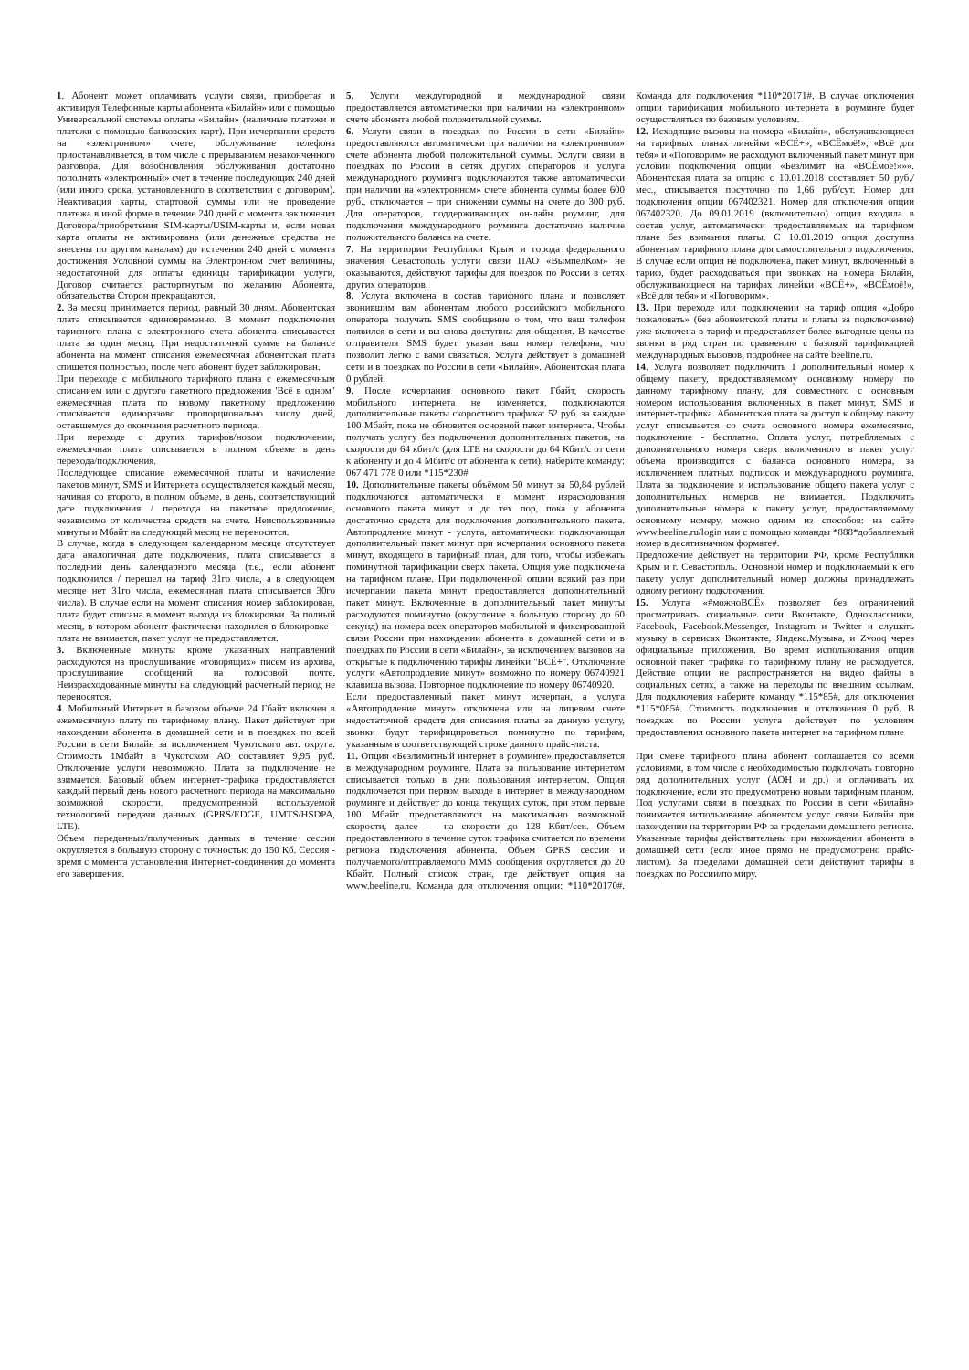1. Абонент может оплачивать услуги связи, приобретая и активируя Телефонные карты абонента «Билайн» или с помощью Универсальной системы оплаты «Билайн» (наличные платежи и платежи с помощью банковских карт). При исчерпании средств на «электронном» счете, обслуживание телефона приостанавливается, в том числе с прерыванием незаконченного разговора. Для возобновления обслуживания достаточно пополнить «электронный» счет в течение последующих 240 дней (или иного срока, установленного в соответствии с договором). Неактивация карты, стартовой суммы или не проведение платежа в иной форме в течение 240 дней с момента заключения Договора/приобретения SIM-карты/USIM-карты и, если новая карта оплаты не активирована (или денежные средства не внесены по другим каналам) до истечения 240 дней с момента достижения Условной суммы на Электронном счет величины, недостаточной для оплаты единицы тарификации услуги, Договор считается расторгнутым по желанию Абонента, обязательства Сторон прекращаются.
2. За месяц принимается период, равный 30 дням. Абонентская плата списывается единовременно. В момент подключения тарифного плана с электронного счета абонента списывается плата за один месяц. При недостаточной сумме на балансе абонента на момент списания ежемесячная абонентская плата спишется полностью, после чего абонент будет заблокирован.
При переходе с мобильного тарифного плана с ежемесячным списанием или с другого пакетного предложения 'Всё в одном" ежемесячная плата по новому пакетному предложению списывается единоразово пропорционально числу дней, оставшемуся до окончания расчетного периода.
При переходе с других тарифов/новом подключении, ежемесячная плата списывается в полном объеме в день перехода/подключения.
Последующее списание ежемесячной платы и начисление пакетов минут, SMS и Интернета осуществляется каждый месяц, начиная со второго, в полном объеме, в день, соответствующий дате подключения / перехода на пакетное предложение, независимо от количества средств на счете. Неиспользованные минуты и Мбайт на следующий месяц не переносятся.
В случае, когда в следующем календарном месяце отсутствует дата аналогичная дате подключения, плата списывается в последний день календарного месяца (т.е., если абонент подключился / перешел на тариф 31го числа, а в следующем месяце нет 31го числа, ежемесячная плата списывается 30го числа). В случае если на момент списания номер заблокирован, плата будет списана в момент выхода из блокировки. За полный месяц, в котором абонент фактически находился в блокировке - плата не взимается, пакет услуг не предоставляется.
3. Включенные минуты кроме указанных направлений расходуются на прослушивание «говорящих» писем из архива, прослушивание сообщений на голосовой почте. Неизрасходованные минуты на следующий расчетный период не переносятся.
4. Мобильный Интернет в базовом объеме 24 Гбайт включен в ежемесячную плату по тарифному плану. Пакет действует при нахождении абонента в домашней сети и в поездках по всей России в сети Билайн за исключением Чукотского авт. округа. Стоимость 1Мбайт в Чукотском АО составляет 9,95 руб. Отключение услуги невозможно. Плата за подключение не взимается. Базовый объем интернет-трафика предоставляется каждый первый день нового расчетного периода на максимально возможной скорости, предусмотренной используемой технологией передачи данных (GPRS/EDGE, UMTS/HSDPA, LTE).
Объем переданных/полученных данных в течение сессии округляется в большую сторону с точностью до 150 Кб. Сессия - время с момента установления Интернет-соединения до момента его завершения.
5. Услуги междугородной и международной связи предоставляется автоматически при наличии на «электронном» счете абонента любой положительной суммы.
6. Услуги связи в поездках по России в сети «Билайн» предоставляются автоматически при наличии на «электронном» счете абонента любой положительной суммы. Услуги связи в поездках по России в сетях других операторов и услуга международного роуминга подключаются также автоматически при наличии на «электронном» счете абонента суммы более 600 руб., отключается – при снижении суммы на счете до 300 руб. Для операторов, поддерживающих он-лайн роуминг, для подключения международного роуминга достаточно наличие положительного баланса на счете.
7. На территории Республики Крым и города федерального значения Севастополь услуги связи ПАО «ВымпелКом» не оказываются, действуют тарифы для поездок по России в сетях других операторов.
8. Услуга включена в состав тарифного плана и позволяет звонившим вам абонентам любого российского мобильного оператора получать SMS сообщение о том, что ваш телефон появился в сети и вы снова доступны для общения. В качестве отправителя SMS будет указан ваш номер телефона, что позволит легко с вами связаться. Услуга действует в домашней сети и в поездках по России в сети «Билайн». Абонентская плата 0 рублей.
9. После исчерпания основного пакет Гбайт, скорость мобильного интернета не изменяется, подключаются дополнительные пакеты скоростного трафика: 52 руб. за каждые 100 Мбайт, пока не обновится основной пакет интернета. Чтобы получать услугу без подключения дополнительных пакетов, на скорости до 64 кбит/с (для LTE на скорости до 64 Кбит/с от сети к абоненту и до 4 Мбит/с от абонента к сети), наберите команду: 067 471 778 0 или *115*230#
10. Дополнительные пакеты объёмом 50 минут за 50,84 рублей подключаются автоматически в момент израсходования основного пакета минут и до тех пор, пока у абонента достаточно средств для подключения дополнительного пакета. Автопродление минут - услуга, автоматически подключающая дополнительный пакет минут при исчерпании основного пакета минут, входящего в тарифный план, для того, чтобы избежать поминутной тарификации сверх пакета. Опция уже подключена на тарифном плане. При подключенной опции всякий раз при исчерпании пакета минут предоставляется дополнительный пакет минут. Включенные в дополнительный пакет минуты расходуются поминутно (округление в большую сторону до 60 секунд) на номера всех операторов мобильной и фиксированной связи России при нахождении абонента в домашней сети и в поездках по России в сети «Билайн», за исключением вызовов на открытые к подключению тарифы линейки "ВСЁ+". Отключение услуги «Автопродление минут» возможно по номеру 06740921 клавиша вызова. Повторное подключение по номеру 06740920.
Если предоставленный пакет минут исчерпан, а услуга «Автопродление минут» отключена или на лицевом счете недостаточной средств для списания платы за данную услугу, звонки будут тарифицироваться поминутно по тарифам, указанным в соответствующей строке данного прайс-листа.
11. Опция «Безлимитный интернет в роуминге» предоставляется в международном роуминге. Плата за пользование интернетом списывается только в дни пользования интернетом. Опция подключается при первом выходе в интернет в международном роуминге и действует до конца текущих суток, при этом первые 100 Мбайт предоставляются на максимально возможной скорости, далее — на скорости до 128 Кбит/сек. Объем предоставленного в течение суток трафика считается по времени региона подключения абонента. Объем GPRS сессии и получаемого/отправляемого MMS сообщения округляется до 20 Кбайт. Полный список стран, где действует опция на www.beeline.ru. Команда для отключения опции: *110*20170#. Команда для подключения *110*20171#. В случае отключения опции тарификация мобильного интернета в роуминге будет осуществляться по базовым условиям.
12. Исходящие вызовы на номера «Билайн», обслуживающиеся на тарифных планах линейки «ВСЁ+», «ВСЁмоё!», «Всё для тебя» и «Поговорим» не расходуют включенный пакет минут при условии подключения опции «Безлимит на «ВСЁмоё!»»». Абонентская плата за опцию с 10.01.2018 составляет 50 руб./мес., списывается посуточно по 1,66 руб/сут. Номер для подключения опции 067402321. Номер для отключения опции 067402320. До 09.01.2019 (включительно) опция входила в состав услуг, автоматически предоставляемых на тарифном плане без взимания платы. С 10.01.2019 опция доступна абонентам тарифного плана для самостоятельного подключения. В случае если опция не подключена, пакет минут, включенный в тариф, будет расходоваться при звонках на номера Билайн, обслуживающиеся на тарифах линейки «ВСЁ+», «ВСЁмоё!», «Всё для тебя» и «Поговорим».
13. При переходе или подключении на тариф опция «Добро пожаловать» (без абонентской платы и платы за подключение) уже включена в тариф и предоставляет более выгодные цены на звонки в ряд стран по сравнению с базовой тарификацией международных вызовов, подробнее на сайте beeline.ru.
14. Услуга позволяет подключить 1 дополнительный номер к общему пакету, предоставляемому основному номеру по данному тарифному плану, для совместного с основным номером использования включенных в пакет минут, SMS и интернет-трафика. Абонентская плата за доступ к общему пакету услуг списывается со счета основного номера ежемесячно, подключение - бесплатно. Оплата услуг, потребляемых с дополнительного номера сверх включенного в пакет услуг объема производится с баланса основного номера, за исключением платных подписок и международного роуминга. Плата за подключение и использование общего пакета услуг с дополнительных номеров не взимается. Подключить дополнительные номера к пакету услуг, предоставляемому основному номеру, можно одним из способов: на сайте www.beeline.ru/login или с помощью команды *888*добавляемый номер в десятизначном формате#.
Предложение действует на территории РФ, кроме Республики Крым и г. Севастополь. Основной номер и подключаемый к его пакету услуг дополнительный номер должны принадлежать одному региону подключения.
15. Услуга «#можноВСЁ» позволяет без ограничений просматривать социальные сети Вконтакте, Одноклассники, Facebook, Facebook.Messenger, Instagram и Twitter и слушать музыку в сервисах Вконтакте, Яндекс.Музыка, и Zvooq через официальные приложения. Во время использования опции основной пакет трафика по тарифному плану не расходуется. Действие опции не распространяется на видео файлы в социальных сетях, а также на переходы по внешним ссылкам. Для подключения наберите команду *115*85#, для отключения *115*085#. Стоимость подключения и отключения 0 руб. В поездках по России услуга действует по условиям предоставления основного пакета интернет на тарифном плане
При смене тарифного плана абонент соглашается со всеми условиями, в том числе с необходимостью подключать повторно ряд дополнительных услуг (АОН и др.) и оплачивать их подключение, если это предусмотрено новым тарифным планом. Под услугами связи в поездках по России в сети «Билайн» понимается использование абонентом услуг связи Билайн при нахождении на территории РФ за пределами домашнего региона. Указанные тарифы действительны при нахождении абонента в домашней сети (если иное прямо не предусмотрено прайс-листом). За пределами домашней сети действуют тарифы в поездках по России/по миру.